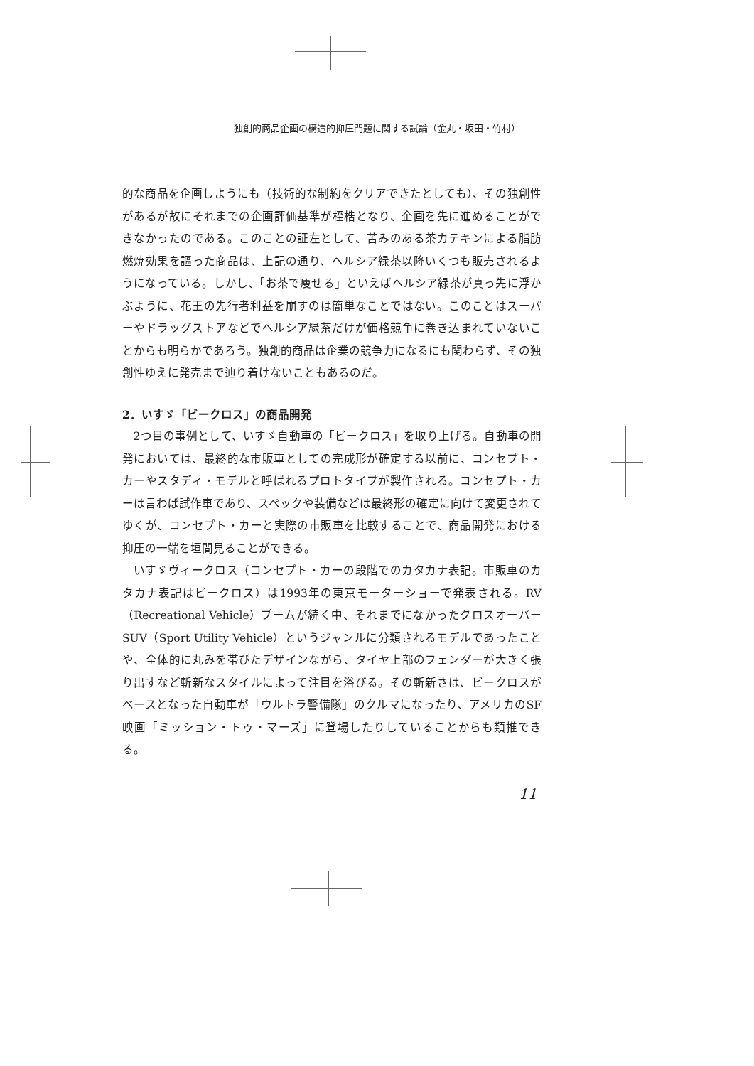独創的商品企画の構造的抑圧問題に関する試論（金丸・坂田・竹村）
的な商品を企画しようにも（技術的な制約をクリアできたとしても）、その独創性があるが故にそれまでの企画評価基準が桎梏となり、企画を先に進めることができなかったのである。このことの証左として、苦みのある茶カテキンによる脂肪燃焼効果を謳った商品は、上記の通り、ヘルシア緑茶以降いくつも販売されるようになっている。しかし、「お茶で痩せる」といえばヘルシア緑茶が真っ先に浮かぶように、花王の先行者利益を崩すのは簡単なことではない。このことはスーパーやドラッグストアなどでヘルシア緑茶だけが価格競争に巻き込まれていないことからも明らかであろう。独創的商品は企業の競争力になるにも関わらず、その独創性ゆえに発売まで辿り着けないこともあるのだ。
2．いすゞ「ビークロス」の商品開発
2つ目の事例として、いすゞ自動車の「ビークロス」を取り上げる。自動車の開発においては、最終的な市販車としての完成形が確定する以前に、コンセプト・カーやスタディ・モデルと呼ばれるプロトタイプが製作される。コンセプト・カーは言わば試作車であり、スペックや装備などは最終形の確定に向けて変更されてゆくが、コンセプト・カーと実際の市販車を比較することで、商品開発における抑圧の一端を垣間見ることができる。
いすゞヴィークロス（コンセプト・カーの段階でのカタカナ表記。市販車のカタカナ表記はビークロス）は1993年の東京モーターショーで発表される。RV（Recreational Vehicle）ブームが続く中、それまでになかったクロスオーバーSUV（Sport Utility Vehicle）というジャンルに分類されるモデルであったことや、全体的に丸みを帯びたデザインながら、タイヤ上部のフェンダーが大きく張り出すなど斬新なスタイルによって注目を浴びる。その斬新さは、ビークロスがベースとなった自動車が「ウルトラ警備隊」のクルマになったり、アメリカのSF映画「ミッション・トゥ・マーズ」に登場したりしていることからも類推できる。
11